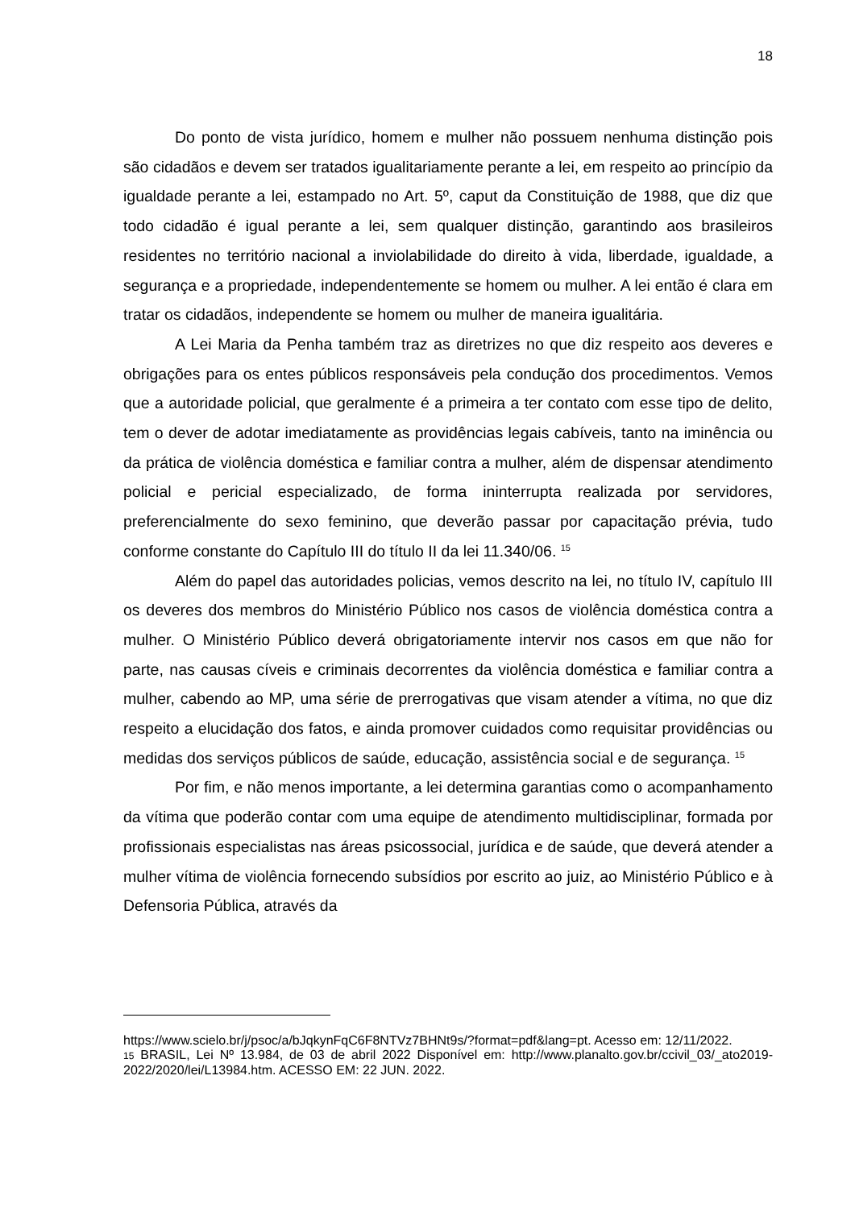18
Do ponto de vista jurídico, homem e mulher não possuem nenhuma distinção pois são cidadãos e devem ser tratados igualitariamente perante a lei, em respeito ao princípio da igualdade perante a lei, estampado no Art. 5º, caput da Constituição de 1988, que diz que todo cidadão é igual perante a lei, sem qualquer distinção, garantindo aos brasileiros residentes no território nacional a inviolabilidade do direito à vida, liberdade, igualdade, a segurança e a propriedade, independentemente se homem ou mulher. A lei então é clara em tratar os cidadãos, independente se homem ou mulher de maneira igualitária.
A Lei Maria da Penha também traz as diretrizes no que diz respeito aos deveres e obrigações para os entes públicos responsáveis pela condução dos procedimentos. Vemos que a autoridade policial, que geralmente é a primeira a ter contato com esse tipo de delito, tem o dever de adotar imediatamente as providências legais cabíveis, tanto na iminência ou da prática de violência doméstica e familiar contra a mulher, além de dispensar atendimento policial e pericial especializado, de forma ininterrupta realizada por servidores, preferencialmente do sexo feminino, que deverão passar por capacitação prévia, tudo conforme constante do Capítulo III do título II da lei 11.340/06. <sup>15</sup>
Além do papel das autoridades policias, vemos descrito na lei, no título IV, capítulo III os deveres dos membros do Ministério Público nos casos de violência doméstica contra a mulher. O Ministério Público deverá obrigatoriamente intervir nos casos em que não for parte, nas causas cíveis e criminais decorrentes da violência doméstica e familiar contra a mulher, cabendo ao MP, uma série de prerrogativas que visam atender a vítima, no que diz respeito a elucidação dos fatos, e ainda promover cuidados como requisitar providências ou medidas dos serviços públicos de saúde, educação, assistência social e de segurança. <sup>15</sup>
Por fim, e não menos importante, a lei determina garantias como o acompanhamento da vítima que poderão contar com uma equipe de atendimento multidisciplinar, formada por profissionais especialistas nas áreas psicossocial, jurídica e de saúde, que deverá atender a mulher vítima de violência fornecendo subsídios por escrito ao juiz, ao Ministério Público e à Defensoria Pública, através da
https://www.scielo.br/j/psoc/a/bJqkynFqC6F8NTVz7BHNt9s/?format=pdf&lang=pt. Acesso em: 12/11/2022.
15 BRASIL, Lei Nº 13.984, de 03 de abril 2022 Disponível em: http://www.planalto.gov.br/ccivil_03/_ato2019-2022/2020/lei/L13984.htm. ACESSO EM: 22 JUN. 2022.